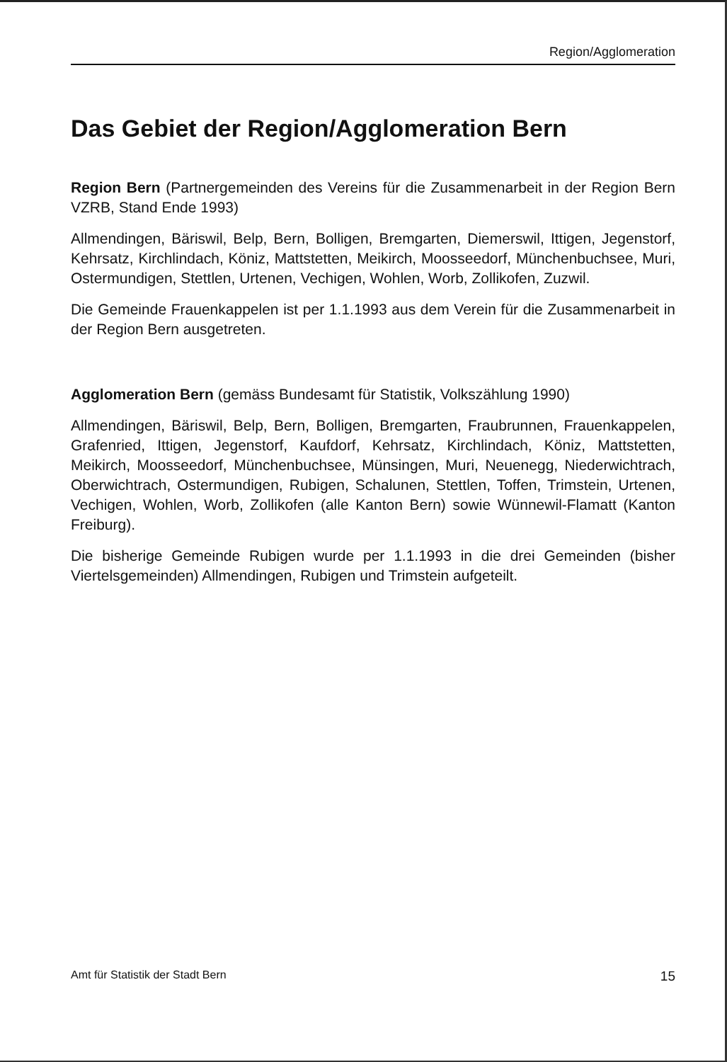Region/Agglomeration
Das Gebiet der Region/Agglomeration Bern
Region Bern (Partnergemeinden des Vereins für die Zusammenarbeit in der Region Bern VZRB, Stand Ende 1993)
Allmendingen, Bäriswil, Belp, Bern, Bolligen, Bremgarten, Diemerswil, Ittigen, Jegenstorf, Kehrsatz, Kirchlindach, Köniz, Mattstetten, Meikirch, Moosseedorf, Münchenbuchsee, Muri, Ostermundigen, Stettlen, Urtenen, Vechigen, Wohlen, Worb, Zollikofen, Zuzwil.
Die Gemeinde Frauenkappelen ist per 1.1.1993 aus dem Verein für die Zusammenarbeit in der Region Bern ausgetreten.
Agglomeration Bern (gemäss Bundesamt für Statistik, Volkszählung 1990)
Allmendingen, Bäriswil, Belp, Bern, Bolligen, Bremgarten, Fraubrunnen, Frauenkappelen, Grafenried, Ittigen, Jegenstorf, Kaufdorf, Kehrsatz, Kirchlindach, Köniz, Mattstetten, Meikirch, Moosseedorf, Münchenbuchsee, Münsingen, Muri, Neuenegg, Niederwichtrach, Oberwichtrach, Ostermundigen, Rubigen, Schalunen, Stettlen, Toffen, Trimstein, Urtenen, Vechigen, Wohlen, Worb, Zollikofen (alle Kanton Bern) sowie Wünnewil-Flamatt (Kanton Freiburg).
Die bisherige Gemeinde Rubigen wurde per 1.1.1993 in die drei Gemeinden (bisher Viertelsgemeinden) Allmendingen, Rubigen und Trimstein aufgeteilt.
Amt für Statistik der Stadt Bern 15